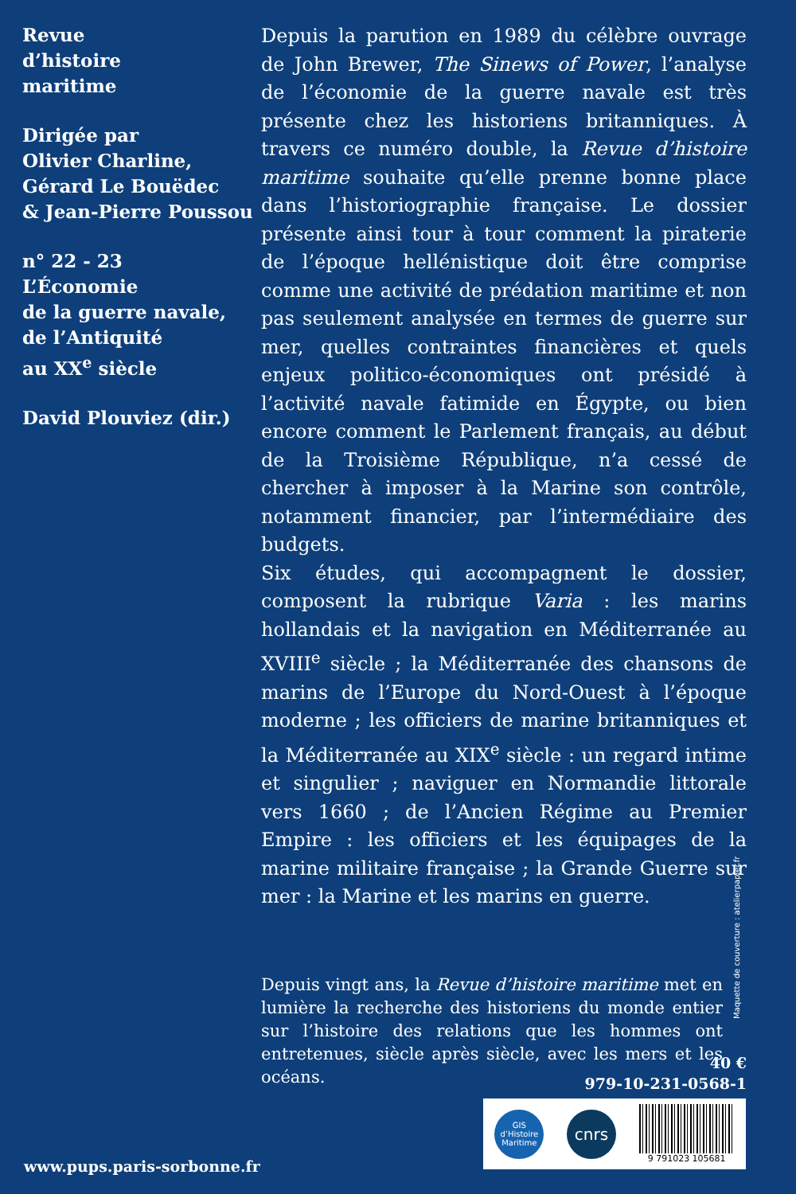Revue
d’histoire
maritime
Dirigée par
Olivier Charline,
Gérard Le Bouëdec
& Jean-Pierre Poussou
n° 22 - 23
L’Économie
de la guerre navale,
de l’Antiquité
au XX<sup>e</sup> siècle
David Plouviez (dir.)
Depuis la parution en 1989 du célèbre ouvrage de John Brewer, The Sinews of Power, l’analyse de l’économie de la guerre navale est très présente chez les historiens britanniques. À travers ce numéro double, la Revue d’histoire maritime souhaite qu’elle prenne bonne place dans l’historiographie française. Le dossier présente ainsi tour à tour comment la piraterie de l’époque hellénistique doit être comprise comme une activité de prédation maritime et non pas seulement analysée en termes de guerre sur mer, quelles contraintes financières et quels enjeux politico-économiques ont présidé à l’activité navale fatimide en Égypte, ou bien encore comment le Parlement français, au début de la Troisième République, n’a cessé de chercher à imposer à la Marine son contrôle, notamment financier, par l’intermédiaire des budgets.
Six études, qui accompagnent le dossier, composent la rubrique Varia : les marins hollandais et la navigation en Méditerranée au XVIII<sup>e</sup> siècle ; la Méditerranée des chansons de marins de l’Europe du Nord-Ouest à l’époque moderne ; les officiers de marine britanniques et la Méditerranée au XIX<sup>e</sup> siècle : un regard intime et singulier ; naviguer en Normandie littorale vers 1660 ; de l’Ancien Régime au Premier Empire : les officiers et les équipages de la marine militaire française ; la Grande Guerre sur mer : la Marine et les marins en guerre.
Depuis vingt ans, la Revue d’histoire maritime met en lumière la recherche des historiens du monde entier sur l’histoire des relations que les hommes ont entretenues, siècle après siècle, avec les mers et les océans.
Maquette de couverture : atelierpapier.fr
40 €
979-10-231-0568-1
GIS
d’Histoire
Maritime
cnrs
9 791023 105681
www.pups.paris-sorbonne.fr